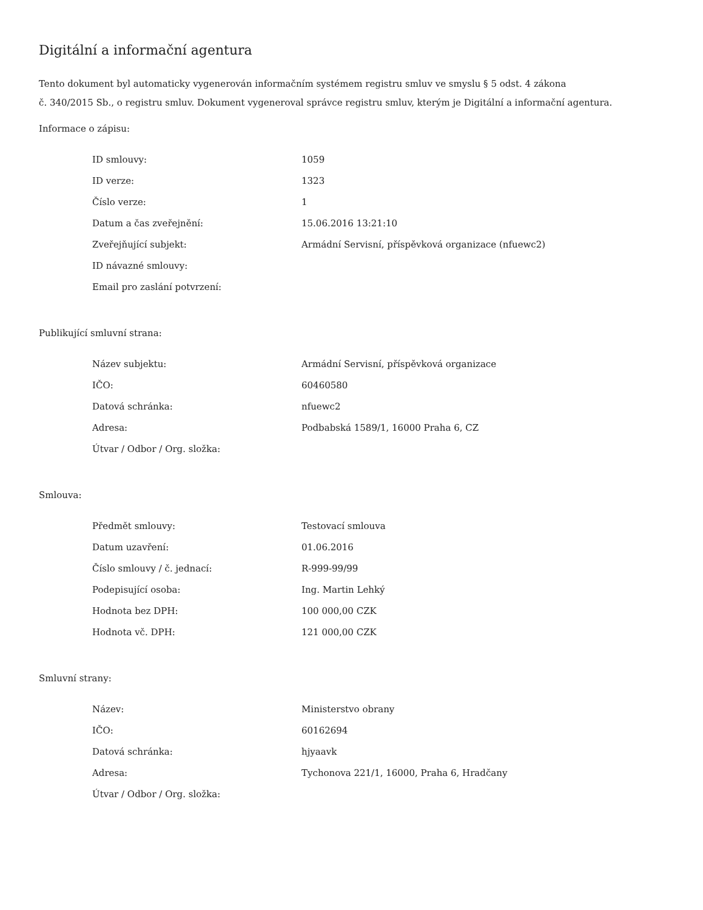Digitální a informační agentura
Tento dokument byl automaticky vygenerován informačním systémem registru smluv ve smyslu § 5 odst. 4 zákona
č. 340/2015 Sb., o registru smluv. Dokument vygeneroval správce registru smluv, kterým je Digitální a informační agentura.
Informace o zápisu:
| ID smlouvy: | 1059 |
| ID verze: | 1323 |
| Číslo verze: | 1 |
| Datum a čas zveřejnění: | 15.06.2016 13:21:10 |
| Zveřejňující subjekt: | Armádní Servisní, příspěvková organizace (nfuewc2) |
| ID návazné smlouvy: | |
| Email pro zaslání potvrzení: | |
Publikující smluvní strana:
| Název subjektu: | Armádní Servisní, příspěvková organizace |
| IČO: | 60460580 |
| Datová schránka: | nfuewc2 |
| Adresa: | Podbabská 1589/1, 16000 Praha 6, CZ |
| Útvar / Odbor / Org. složka: | |
Smlouva:
| Předmět smlouvy: | Testovací smlouva |
| Datum uzavření: | 01.06.2016 |
| Číslo smlouvy / č. jednací: | R-999-99/99 |
| Podepisující osoba: | Ing. Martin Lehký |
| Hodnota bez DPH: | 100 000,00 CZK |
| Hodnota vč. DPH: | 121 000,00 CZK |
Smluvní strany:
| Název: | Ministerstvo obrany |
| IČO: | 60162694 |
| Datová schránka: | hjyaavk |
| Adresa: | Tychonova 221/1, 16000, Praha 6, Hradčany |
| Útvar / Odbor / Org. složka: | |